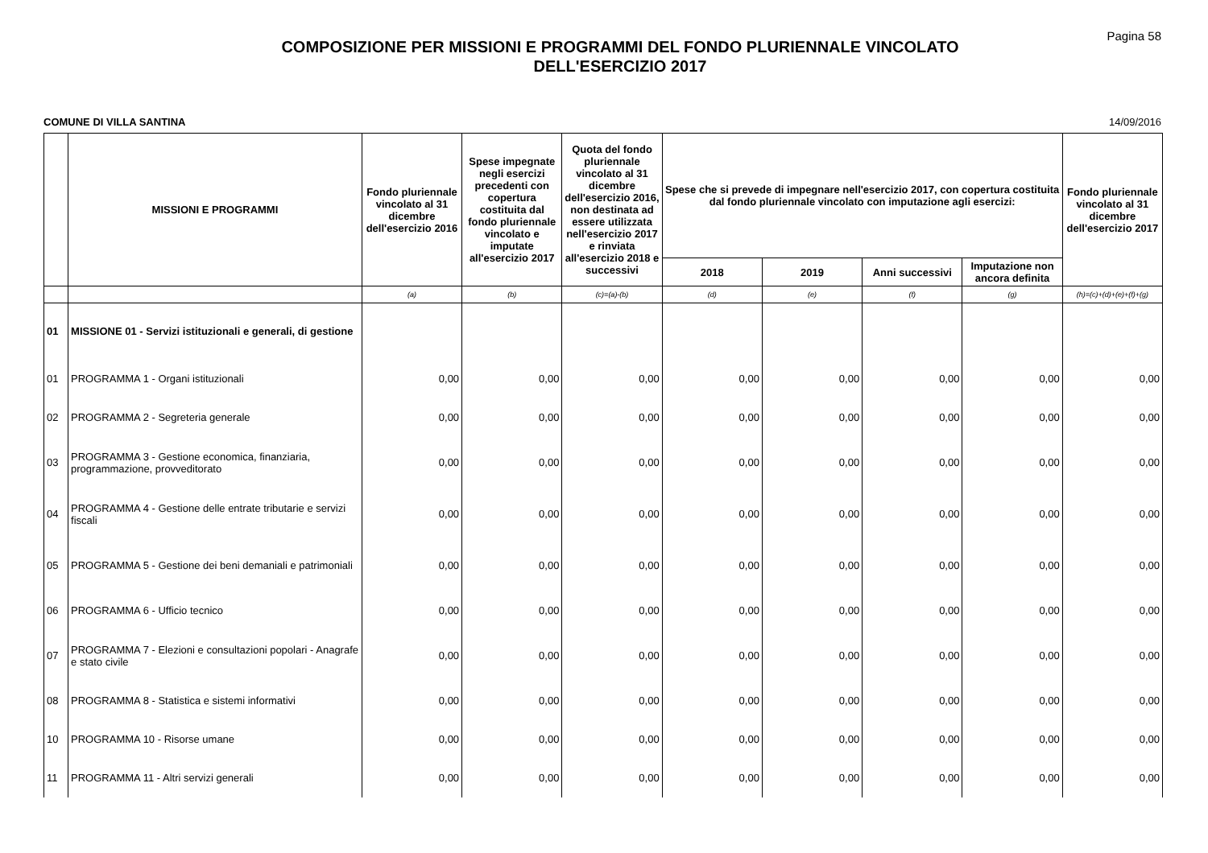Pagina 58
COMPOSIZIONE PER MISSIONI E PROGRAMMI DEL FONDO PLURIENNALE VINCOLATO
DELL'ESERCIZIO 2017
COMUNE DI VILLA SANTINA 14/09/2016
| | MISSIONI E PROGRAMMI | Fondo pluriennale vincolato al 31 dicembre dell'esercizio 2016 | Spese impegnate negli esercizi precedenti con copertura costituita dal fondo pluriennale vincolato e imputate all'esercizio 2017 | Quota del fondo pluriennale vincolato al 31 dicembre dell'esercizio 2016, non destinata ad essere utilizzata nell'esercizio 2017 e rinviata all'esercizio 2018 e successivi | Spese che si prevede di impegnare nell'esercizio 2017, con copertura costituita dal fondo pluriennale vincolato con imputazione agli esercizi: | | | | Fondo pluriennale vincolato al 31 dicembre dell'esercizio 2017 |
| --- | --- | --- | --- | --- | --- | --- | --- | --- | --- |
| | | | | | 2018 | 2019 | Anni successivi | Imputazione non ancora definita | |
| | | (a) | (b) | (c)=(a)-(b) | (d) | (e) | (f) | (g) | (h)=(c)+(d)+(e)+(f)+(g) |
| 01 | MISSIONE 01 - Servizi istituzionali e generali, di gestione | | | | | | | | |
| 01 | PROGRAMMA 1 - Organi istituzionali | 0,00 | 0,00 | 0,00 | 0,00 | 0,00 | 0,00 | 0,00 | 0,00 |
| 02 | PROGRAMMA 2 - Segreteria generale | 0,00 | 0,00 | 0,00 | 0,00 | 0,00 | 0,00 | 0,00 | 0,00 |
| 03 | PROGRAMMA 3 - Gestione economica, finanziaria, programmazione, provveditorato | 0,00 | 0,00 | 0,00 | 0,00 | 0,00 | 0,00 | 0,00 | 0,00 |
| 04 | PROGRAMMA 4 - Gestione delle entrate tributarie e servizi fiscali | 0,00 | 0,00 | 0,00 | 0,00 | 0,00 | 0,00 | 0,00 | 0,00 |
| 05 | PROGRAMMA 5 - Gestione dei beni demaniali e patrimoniali | 0,00 | 0,00 | 0,00 | 0,00 | 0,00 | 0,00 | 0,00 | 0,00 |
| 06 | PROGRAMMA 6 - Ufficio tecnico | 0,00 | 0,00 | 0,00 | 0,00 | 0,00 | 0,00 | 0,00 | 0,00 |
| 07 | PROGRAMMA 7 - Elezioni e consultazioni popolari - Anagrafe e stato civile | 0,00 | 0,00 | 0,00 | 0,00 | 0,00 | 0,00 | 0,00 | 0,00 |
| 08 | PROGRAMMA 8 - Statistica e sistemi informativi | 0,00 | 0,00 | 0,00 | 0,00 | 0,00 | 0,00 | 0,00 | 0,00 |
| 10 | PROGRAMMA 10 - Risorse umane | 0,00 | 0,00 | 0,00 | 0,00 | 0,00 | 0,00 | 0,00 | 0,00 |
| 11 | PROGRAMMA 11 - Altri servizi generali | 0,00 | 0,00 | 0,00 | 0,00 | 0,00 | 0,00 | 0,00 | 0,00 |